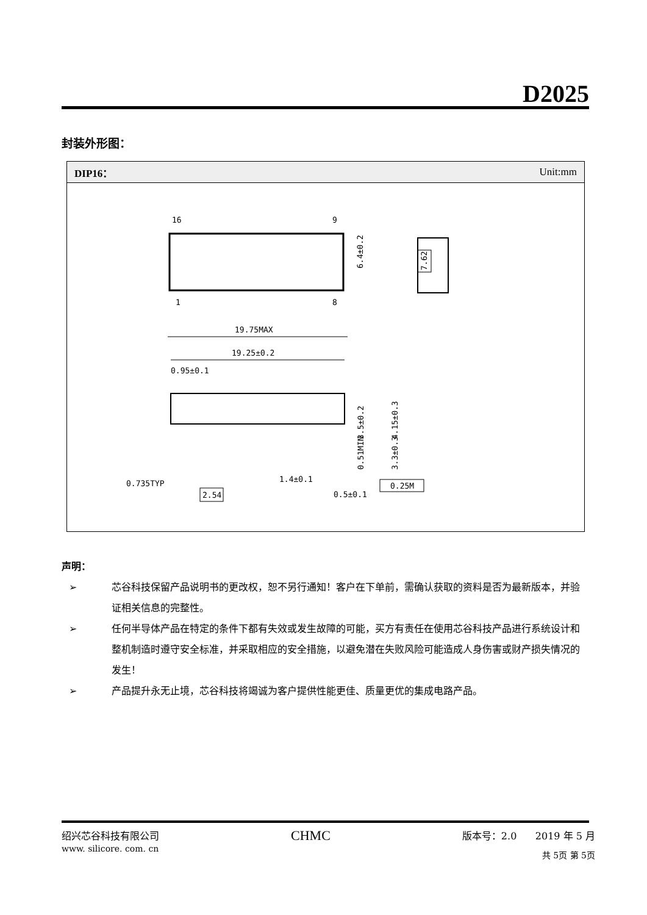D2025
封装外形图：
DIP16： Unit:mm
16
9
1
8
6.4±0.2
7.62
19.75MAX
19.25±0.2
0.95±0.1
0.735TYP
1.4±0.1
0.5±0.1
2.54
0.25M
3.5±0.2
4.15±0.3
0.51MIN
3.3±0.3
声明：
➢ 芯谷科技保留产品说明书的更改权，恕不另行通知！客户在下单前，需确认获取的资料是否为最新版本，并验证相关信息的完整性。
➢ 任何半导体产品在特定的条件下都有失效或发生故障的可能，买方有责任在使用芯谷科技产品进行系统设计和整机制造时遵守安全标准，并采取相应的安全措施，以避免潜在失败风险可能造成人身伤害或财产损失情况的发生！
➢ 产品提升永无止境，芯谷科技将竭诚为客户提供性能更佳、质量更优的集成电路产品。
绍兴芯谷科技有限公司 CHMC 版本号：2.0 2019 年 5 月
www. silicore. com. cn 共 5页 第 5页